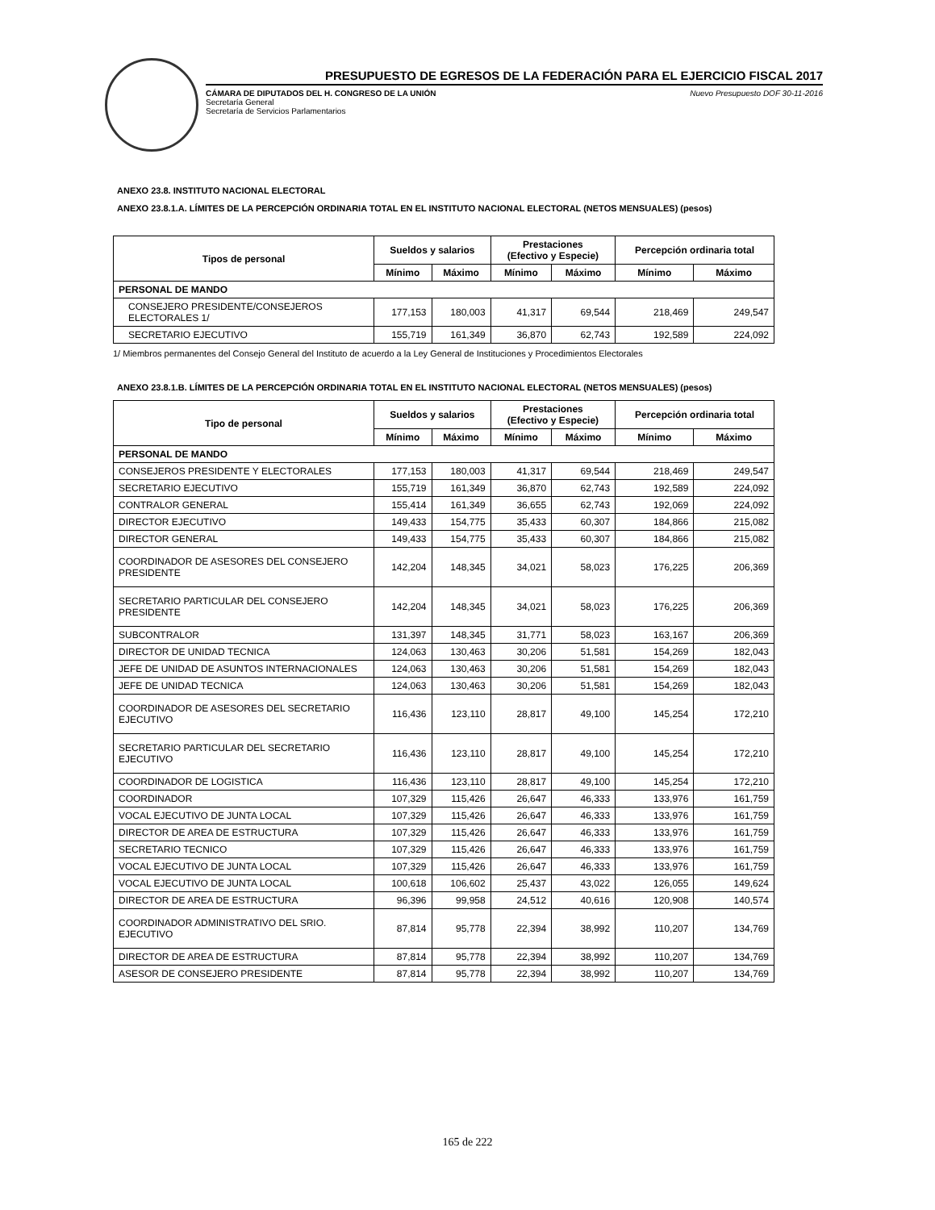PRESUPUESTO DE EGRESOS DE LA FEDERACIÓN PARA EL EJERCICIO FISCAL 2017
CÁMARA DE DIPUTADOS DEL H. CONGRESO DE LA UNIÓN
Secretaría General
Secretaría de Servicios Parlamentarios
Nuevo Presupuesto DOF 30-11-2016
ANEXO 23.8. INSTITUTO NACIONAL ELECTORAL
ANEXO 23.8.1.A. LÍMITES DE LA PERCEPCIÓN ORDINARIA TOTAL EN EL INSTITUTO NACIONAL ELECTORAL (NETOS MENSUALES) (pesos)
| Tipos de personal | Sueldos y salarios | | Prestaciones (Efectivo y Especie) | | Percepción ordinaria total | |
| --- | --- | --- | --- | --- | --- | --- |
| | Mínimo | Máximo | Mínimo | Máximo | Mínimo | Máximo |
| PERSONAL DE MANDO | | | | | | |
| CONSEJERO PRESIDENTE/CONSEJEROS ELECTORALES 1/ | 177,153 | 180,003 | 41,317 | 69,544 | 218,469 | 249,547 |
| SECRETARIO EJECUTIVO | 155,719 | 161,349 | 36,870 | 62,743 | 192,589 | 224,092 |
1/ Miembros permanentes del Consejo General del Instituto de acuerdo a la Ley General de Instituciones y Procedimientos Electorales
ANEXO 23.8.1.B. LÍMITES DE LA PERCEPCIÓN ORDINARIA TOTAL EN EL INSTITUTO NACIONAL ELECTORAL (NETOS MENSUALES) (pesos)
| Tipo de personal | Sueldos y salarios | | Prestaciones (Efectivo y Especie) | | Percepción ordinaria total | |
| --- | --- | --- | --- | --- | --- | --- |
| | Mínimo | Máximo | Mínimo | Máximo | Mínimo | Máximo |
| PERSONAL DE MANDO | | | | | | |
| CONSEJEROS PRESIDENTE Y ELECTORALES | 177,153 | 180,003 | 41,317 | 69,544 | 218,469 | 249,547 |
| SECRETARIO EJECUTIVO | 155,719 | 161,349 | 36,870 | 62,743 | 192,589 | 224,092 |
| CONTRALOR GENERAL | 155,414 | 161,349 | 36,655 | 62,743 | 192,069 | 224,092 |
| DIRECTOR EJECUTIVO | 149,433 | 154,775 | 35,433 | 60,307 | 184,866 | 215,082 |
| DIRECTOR GENERAL | 149,433 | 154,775 | 35,433 | 60,307 | 184,866 | 215,082 |
| COORDINADOR DE ASESORES DEL CONSEJERO PRESIDENTE | 142,204 | 148,345 | 34,021 | 58,023 | 176,225 | 206,369 |
| SECRETARIO PARTICULAR DEL CONSEJERO PRESIDENTE | 142,204 | 148,345 | 34,021 | 58,023 | 176,225 | 206,369 |
| SUBCONTRALOR | 131,397 | 148,345 | 31,771 | 58,023 | 163,167 | 206,369 |
| DIRECTOR DE UNIDAD TECNICA | 124,063 | 130,463 | 30,206 | 51,581 | 154,269 | 182,043 |
| JEFE DE UNIDAD DE ASUNTOS INTERNACIONALES | 124,063 | 130,463 | 30,206 | 51,581 | 154,269 | 182,043 |
| JEFE DE UNIDAD TECNICA | 124,063 | 130,463 | 30,206 | 51,581 | 154,269 | 182,043 |
| COORDINADOR DE ASESORES DEL SECRETARIO EJECUTIVO | 116,436 | 123,110 | 28,817 | 49,100 | 145,254 | 172,210 |
| SECRETARIO PARTICULAR DEL SECRETARIO EJECUTIVO | 116,436 | 123,110 | 28,817 | 49,100 | 145,254 | 172,210 |
| COORDINADOR DE LOGISTICA | 116,436 | 123,110 | 28,817 | 49,100 | 145,254 | 172,210 |
| COORDINADOR | 107,329 | 115,426 | 26,647 | 46,333 | 133,976 | 161,759 |
| VOCAL EJECUTIVO DE JUNTA LOCAL | 107,329 | 115,426 | 26,647 | 46,333 | 133,976 | 161,759 |
| DIRECTOR DE AREA DE ESTRUCTURA | 107,329 | 115,426 | 26,647 | 46,333 | 133,976 | 161,759 |
| SECRETARIO TECNICO | 107,329 | 115,426 | 26,647 | 46,333 | 133,976 | 161,759 |
| VOCAL EJECUTIVO DE JUNTA LOCAL | 107,329 | 115,426 | 26,647 | 46,333 | 133,976 | 161,759 |
| VOCAL EJECUTIVO DE JUNTA LOCAL | 100,618 | 106,602 | 25,437 | 43,022 | 126,055 | 149,624 |
| DIRECTOR DE AREA DE ESTRUCTURA | 96,396 | 99,958 | 24,512 | 40,616 | 120,908 | 140,574 |
| COORDINADOR ADMINISTRATIVO DEL SRIO. EJECUTIVO | 87,814 | 95,778 | 22,394 | 38,992 | 110,207 | 134,769 |
| DIRECTOR DE AREA DE ESTRUCTURA | 87,814 | 95,778 | 22,394 | 38,992 | 110,207 | 134,769 |
| ASESOR DE CONSEJERO PRESIDENTE | 87,814 | 95,778 | 22,394 | 38,992 | 110,207 | 134,769 |
165 de 222